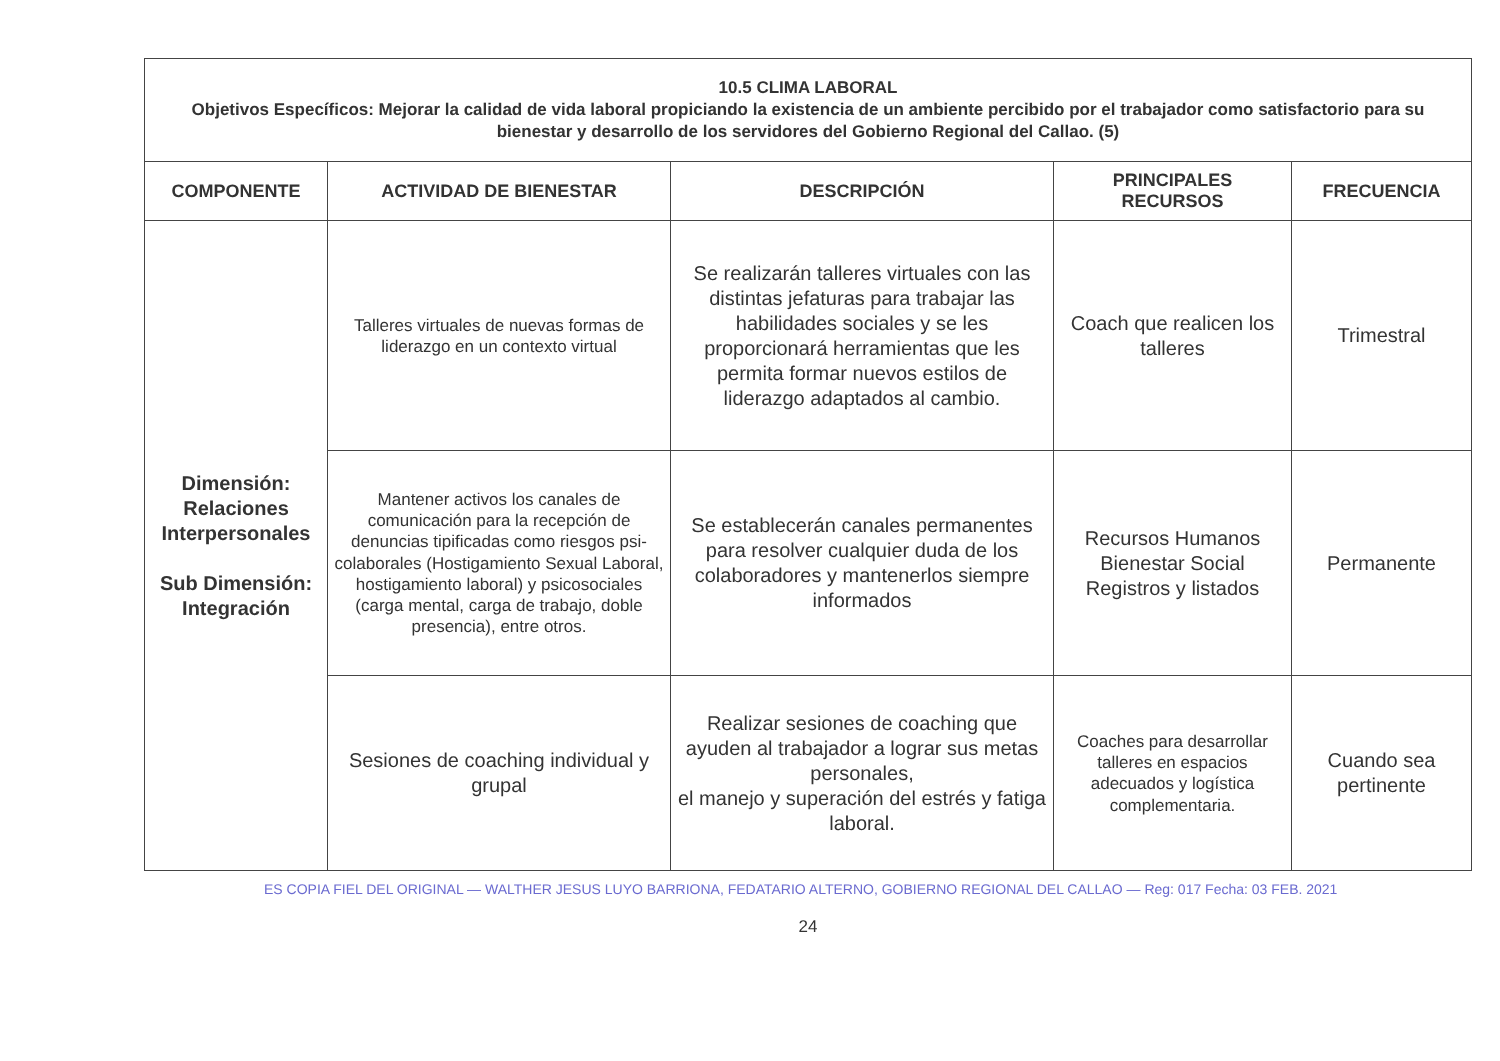| 10.5 CLIMA LABORAL Objetivos Específicos: Mejorar la calidad de vida laboral propiciando la existencia de un ambiente percibido por el trabajador como satisfactorio para su bienestar y desarrollo de los servidores del Gobierno Regional del Callao. (5) | | | | |
| COMPONENTE | ACTIVIDAD DE BIENESTAR | DESCRIPCIÓN | PRINCIPALES RECURSOS | FRECUENCIA |
| Dimensión: Relaciones Interpersonales Sub Dimensión: Integración | Talleres virtuales de nuevas formas de liderazgo en un contexto virtual | Se realizarán talleres virtuales con las distintas jefaturas para trabajar las habilidades sociales y se les proporcionará herramientas que les permita formar nuevos estilos de liderazgo adaptados al cambio. | Coach que realicen los talleres | Trimestral |
| | Mantener activos los canales de comunicación para la recepción de denuncias tipificadas como riesgos psi-colaborales (Hostigamiento Sexual Laboral, hostigamiento laboral) y psicosociales (carga mental, carga de trabajo, doble presencia), entre otros. | Se establecerán canales permanentes para resolver cualquier duda de los colaboradores y mantenerlos siempre informados | Recursos Humanos Bienestar Social Registros y listados | Permanente |
| | Sesiones de coaching individual y grupal | Realizar sesiones de coaching que ayuden al trabajador a lograr sus metas personales, el manejo y superación del estrés y fatiga laboral. | Coaches para desarrollar talleres en espacios adecuados y logística complementaria. | Cuando sea pertinente |
ES COPIA FIEL DEL ORIGINAL — WALTHER JESUS LUYO BARRIONA, FEDATARIO ALTERNO, GOBIERNO REGIONAL DEL CALLAO — Reg: 017 Fecha: 03 FEB. 2021
24